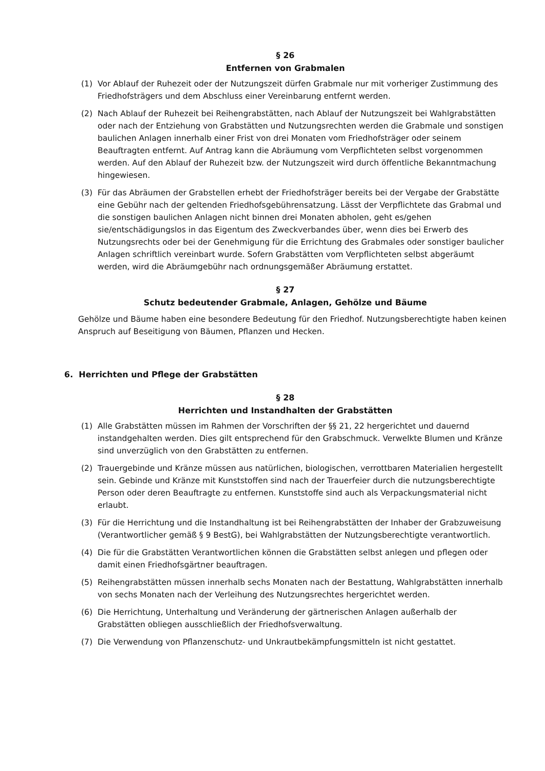§ 26
Entfernen von Grabmalen
(1) Vor Ablauf der Ruhezeit oder der Nutzungszeit dürfen Grabmale nur mit vorheriger Zustimmung des Friedhofsträgers und dem Abschluss einer Vereinbarung entfernt werden.
(2) Nach Ablauf der Ruhezeit bei Reihengrabstätten, nach Ablauf der Nutzungszeit bei Wahlgrabstätten oder nach der Entziehung von Grabstätten und Nutzungsrechten werden die Grabmale und sonstigen baulichen Anlagen innerhalb einer Frist von drei Monaten vom Friedhofsträger oder seinem Beauftragten entfernt. Auf Antrag kann die Abräumung vom Verpflichteten selbst vorgenommen werden. Auf den Ablauf der Ruhezeit bzw. der Nutzungszeit wird durch öffentliche Bekanntmachung hingewiesen.
(3) Für das Abräumen der Grabstellen erhebt der Friedhofsträger bereits bei der Vergabe der Grabstätte eine Gebühr nach der geltenden Friedhofsgebührensatzung. Lässt der Verpflichtete das Grabmal und die sonstigen baulichen Anlagen nicht binnen drei Monaten abholen, geht es/gehen sie/entschädigungslos in das Eigentum des Zweckverbandes über, wenn dies bei Erwerb des Nutzungsrechts oder bei der Genehmigung für die Errichtung des Grabmales oder sonstiger baulicher Anlagen schriftlich vereinbart wurde. Sofern Grabstätten vom Verpflichteten selbst abgeräumt werden, wird die Abräumgebühr nach ordnungsgemäßer Abräumung erstattet.
§ 27
Schutz bedeutender Grabmale, Anlagen, Gehölze und Bäume
Gehölze und Bäume haben eine besondere Bedeutung für den Friedhof. Nutzungsberechtigte haben keinen Anspruch auf Beseitigung von Bäumen, Pflanzen und Hecken.
6. Herrichten und Pflege der Grabstätten
§ 28
Herrichten und Instandhalten der Grabstätten
(1) Alle Grabstätten müssen im Rahmen der Vorschriften der §§ 21, 22 hergerichtet und dauernd instandgehalten werden. Dies gilt entsprechend für den Grabschmuck. Verwelkte Blumen und Kränze sind unverzüglich von den Grabstätten zu entfernen.
(2) Trauergebinde und Kränze müssen aus natürlichen, biologischen, verrottbaren Materialien hergestellt sein. Gebinde und Kränze mit Kunststoffen sind nach der Trauerfeier durch die nutzungsberechtigte Person oder deren Beauftragte zu entfernen. Kunststoffe sind auch als Verpackungsmaterial nicht erlaubt.
(3) Für die Herrichtung und die Instandhaltung ist bei Reihengrabstätten der Inhaber der Grabzuweisung (Verantwortlicher gemäß § 9 BestG), bei Wahlgrabstätten der Nutzungsberechtigte verantwortlich.
(4) Die für die Grabstätten Verantwortlichen können die Grabstätten selbst anlegen und pflegen oder damit einen Friedhofsgärtner beauftragen.
(5) Reihengrabstätten müssen innerhalb sechs Monaten nach der Bestattung, Wahlgrabstätten innerhalb von sechs Monaten nach der Verleihung des Nutzungsrechtes hergerichtet werden.
(6) Die Herrichtung, Unterhaltung und Veränderung der gärtnerischen Anlagen außerhalb der Grabstätten obliegen ausschließlich der Friedhofsverwaltung.
(7) Die Verwendung von Pflanzenschutz- und Unkrautbekämpfungsmitteln ist nicht gestattet.